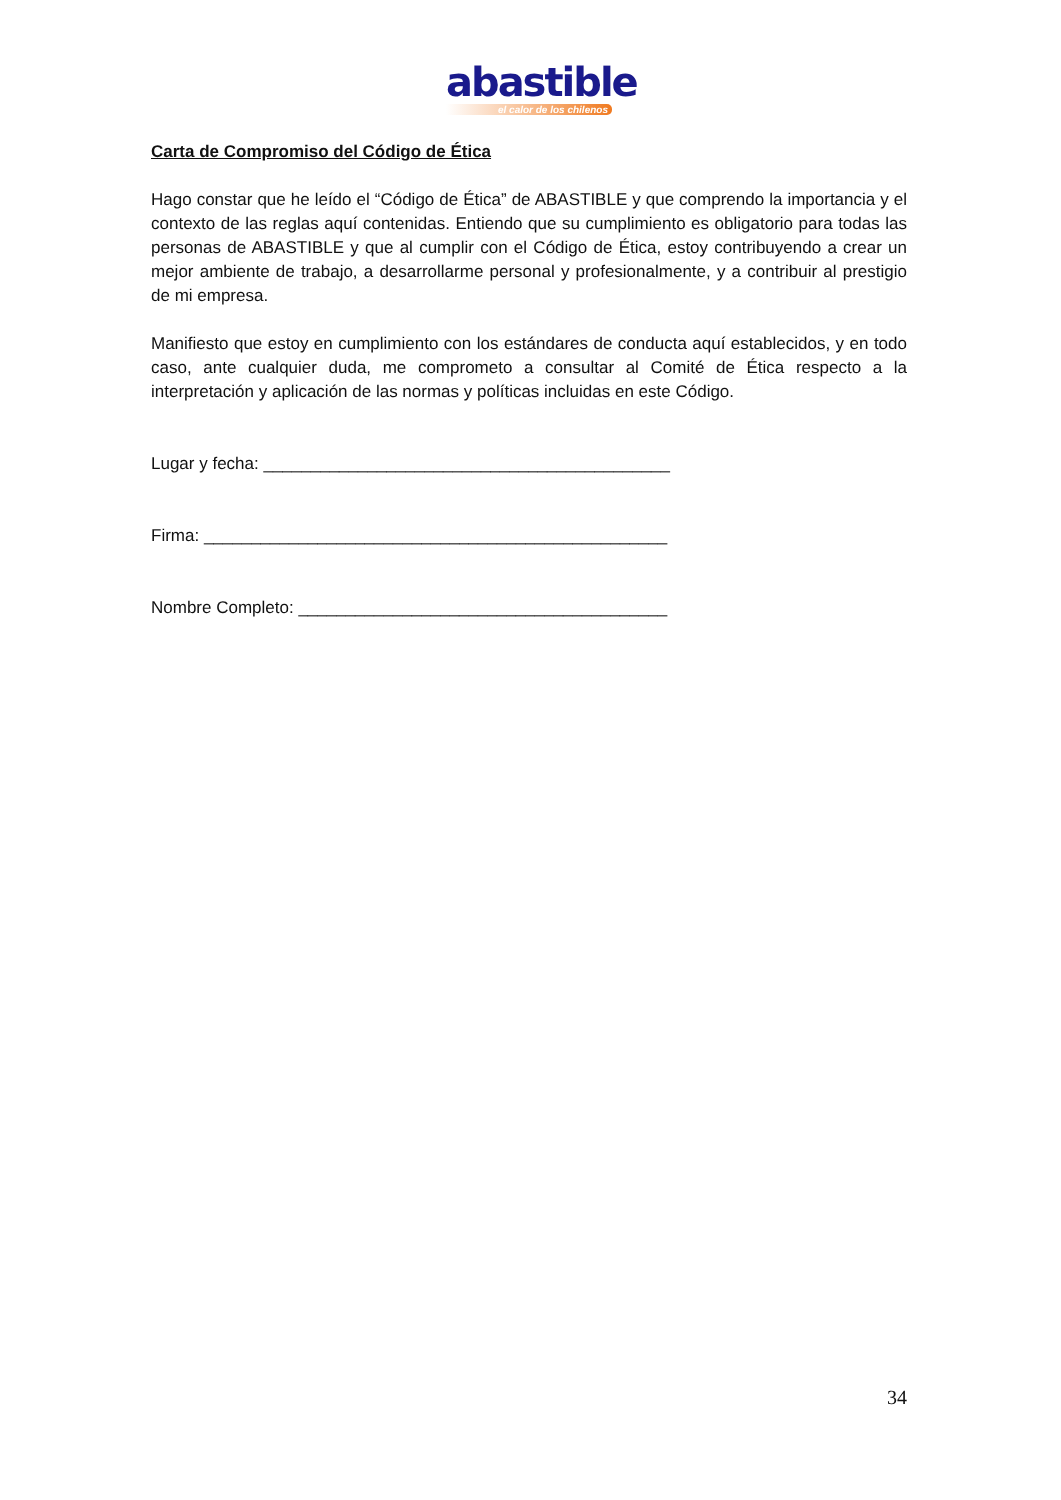abastible
el calor de los chilenos
Carta de Compromiso del Código de Ética
Hago constar que he leído el “Código de Ética” de ABASTIBLE y que comprendo la importancia y el contexto de las reglas aquí contenidas. Entiendo que su cumplimiento es obligatorio para todas las personas de ABASTIBLE y que al cumplir con el Código de Ética, estoy contribuyendo a crear un mejor ambiente de trabajo, a desarrollarme personal y profesionalmente, y a contribuir al prestigio de mi empresa.
Manifiesto que estoy en cumplimiento con los estándares de conducta aquí establecidos, y en todo caso, ante cualquier duda, me comprometo a consultar al Comité de Ética respecto a la interpretación y aplicación de las normas y políticas incluidas en este Código.
Lugar y fecha: ___________________________________________
Firma: _________________________________________________
Nombre Completo: _______________________________________
34